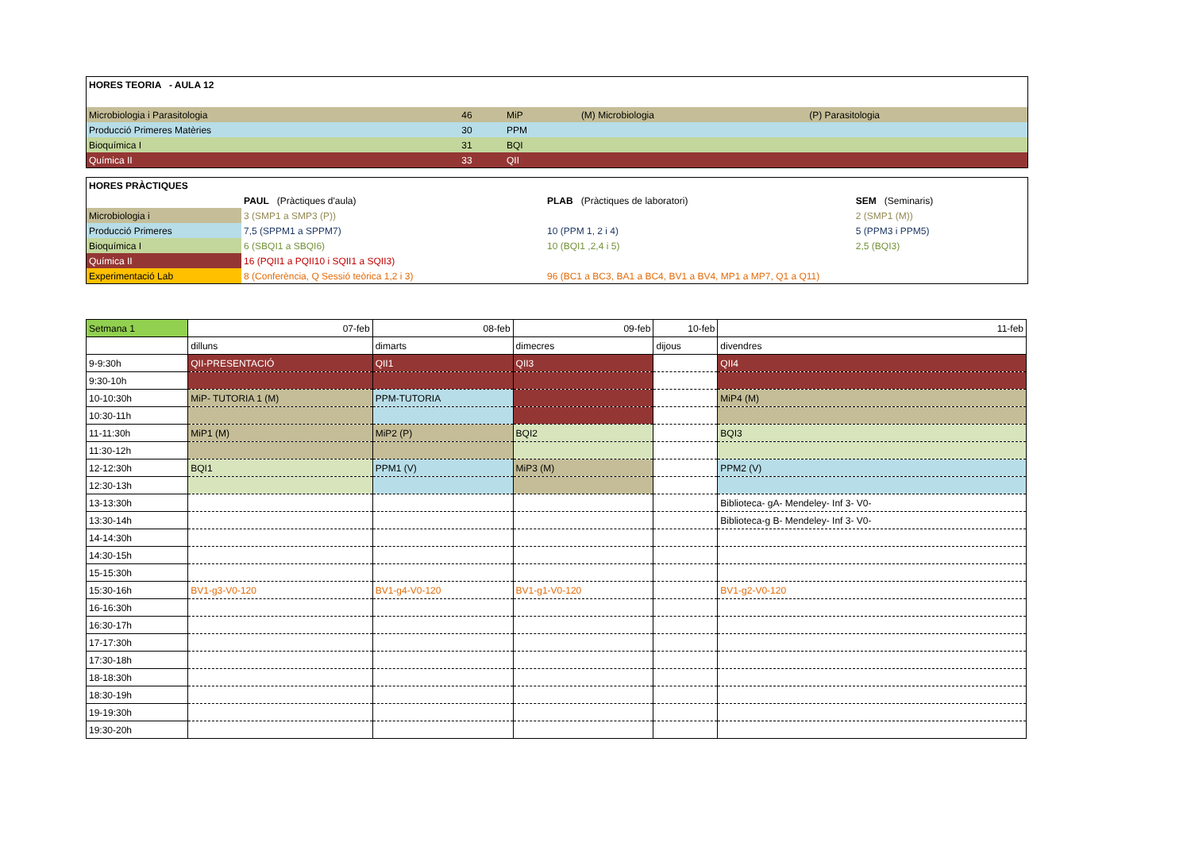| HORES TEORIA - AULA 12 | | | | |
| --- | --- | --- | --- | --- |
| Microbiologia i Parasitologia | 46 | MiP | (M) Microbiologia | (P) Parasitologia |
| Producció Primeres Matèries | 30 | PPM | | |
| Bioquímica I | 31 | BQI | | |
| Química II | 33 | QII | | |
| HORES PRÀCTIQUES | | | |
| --- | --- | --- | --- |
| | PAUL (Pràctiques d'aula) | PLAB (Pràctiques de laboratori) | SEM (Seminaris) |
| Microbiologia i | 3 (SMP1 a SMP3 (P)) | | 2 (SMP1 (M)) |
| Producció Primeres | 7,5 (SPPM1 a SPPM7) | 10 (PPM 1, 2 i 4) | 5 (PPM3 i PPM5) |
| Bioquímica I | 6 (SBQI1 a SBQI6) | 10 (BQI1 ,2,4 i 5) | 2,5 (BQI3) |
| Química II | 16 (PQII1 a PQII10 i SQII1 a SQII3) | | |
| Experimentació Lab | 8 (Conferència, Q Sessió teòrica 1,2 i 3) | 96 (BC1 a BC3, BA1 a BC4, BV1 a BV4, MP1 a MP7, Q1 a Q11) | |
| Setmana 1 | 07-feb | 08-feb | 09-feb | 10-feb | 11-feb |
| | dilluns | dimarts | dimecres | dijous | divendres |
| 9-9:30h | QII-PRESENTACIÓ | QII1 | QII3 | | QII4 |
| 9:30-10h | | | | | |
| 10-10:30h | MiP- TUTORIA 1 (M) | PPM-TUTORIA | | | MiP4 (M) |
| 10:30-11h | | | | | |
| 11-11:30h | MiP1 (M) | MiP2 (P) | BQI2 | | BQI3 |
| 11:30-12h | | | | | |
| 12-12:30h | BQI1 | PPM1 (V) | MiP3 (M) | | PPM2 (V) |
| 12:30-13h | | | | | |
| 13-13:30h | | | | | Biblioteca- gA- Mendeley- Inf 3- V0- |
| 13:30-14h | | | | | Biblioteca-g B- Mendeley- Inf 3- V0- |
| 14-14:30h | | | | | |
| 14:30-15h | | | | | |
| 15-15:30h | | | | | |
| 15:30-16h | BV1-g3-V0-120 | BV1-g4-V0-120 | BV1-g1-V0-120 | | BV1-g2-V0-120 |
| 16-16:30h | | | | | |
| 16:30-17h | | | | | |
| 17-17:30h | | | | | |
| 17:30-18h | | | | | |
| 18-18:30h | | | | | |
| 18:30-19h | | | | | |
| 19-19:30h | | | | | |
| 19:30-20h | | | | | |